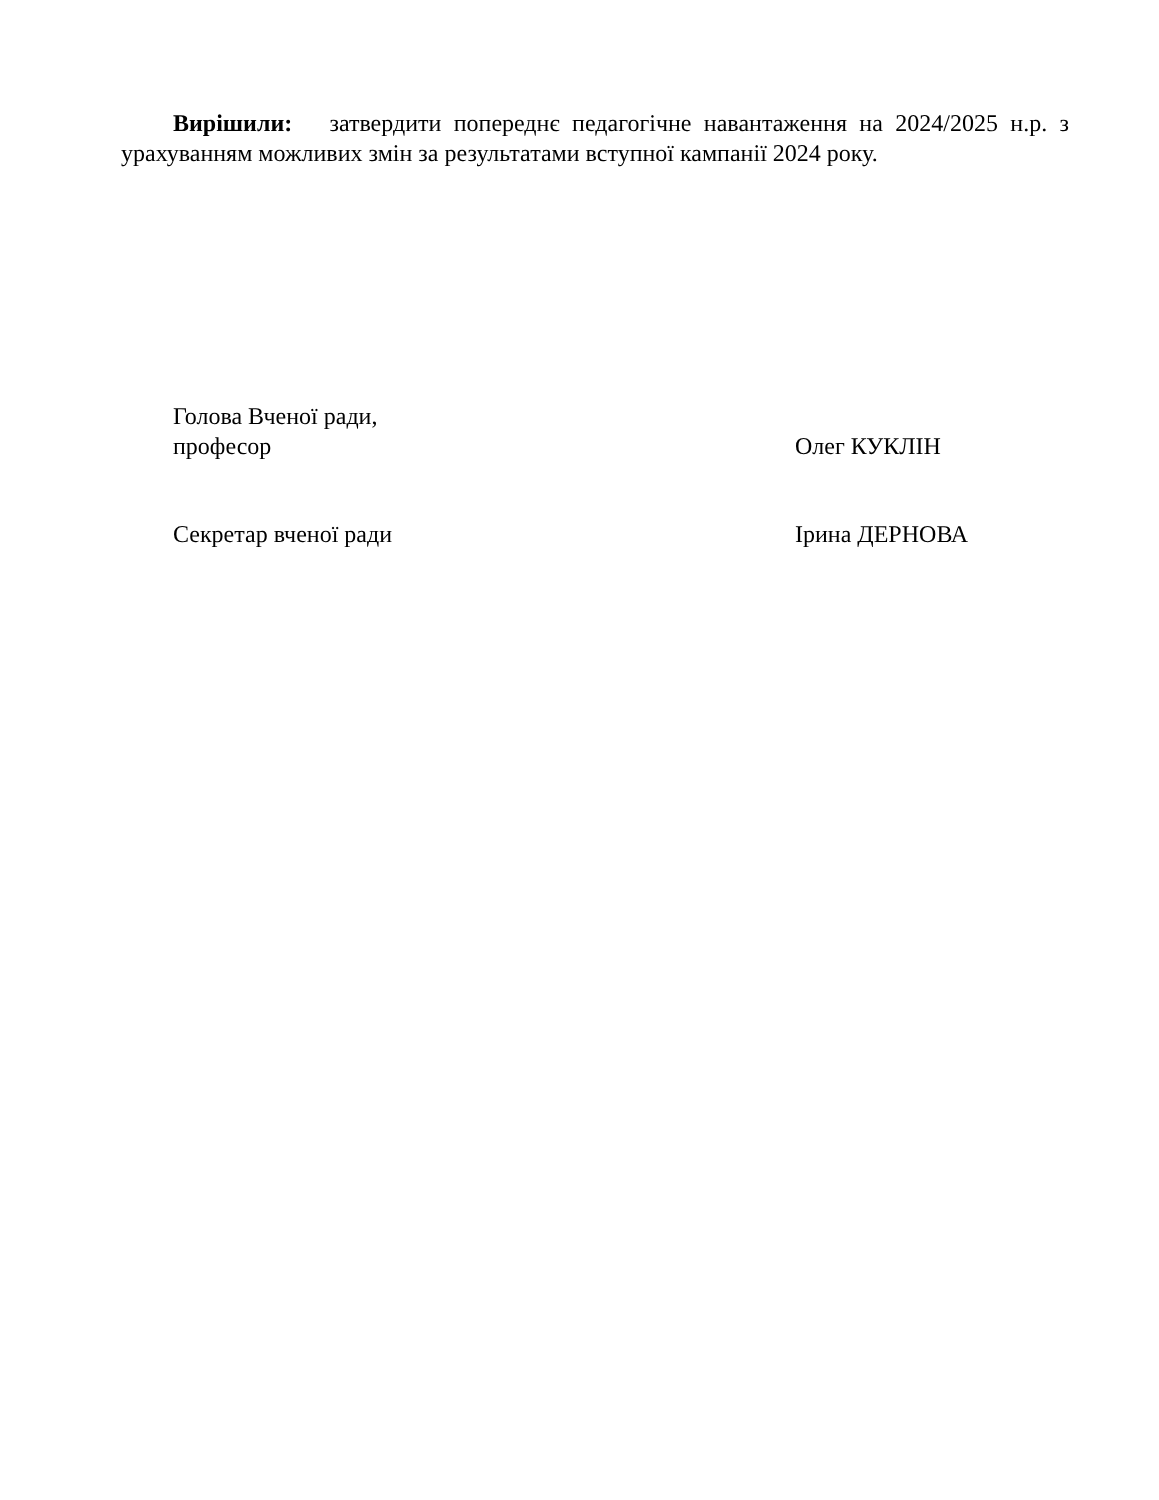Вирішили: затвердити попереднє педагогічне навантаження на 2024/2025 н.р. з урахуванням можливих змін за результатами вступної кампанії 2024 року.
Голова Вченої ради,
професор
Олег КУКЛІН
Секретар вченої ради Ірина ДЕРНОВА